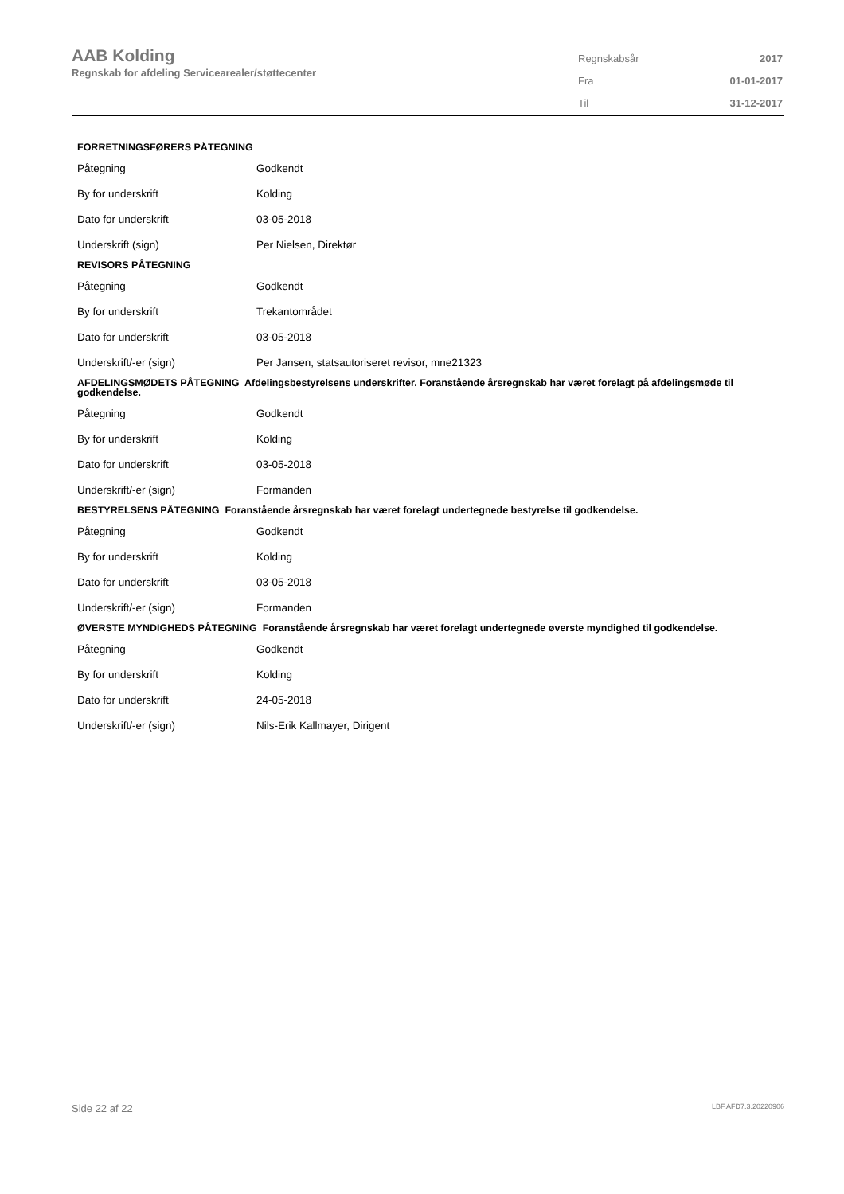AAB Kolding
Regnskab for afdeling Servicearealer/støttecenter
| Regnskabsår | 2017 |
| Fra | 01-01-2017 |
| Til | 31-12-2017 |
FORRETNINGSFØRERS PÅTEGNING
| Påtegning | Godkendt |
| By for underskrift | Kolding |
| Dato for underskrift | 03-05-2018 |
| Underskrift (sign) | Per Nielsen, Direktør |
REVISORS PÅTEGNING
| Påtegning | Godkendt |
| By for underskrift | Trekantområdet |
| Dato for underskrift | 03-05-2018 |
| Underskrift/-er (sign) | Per Jansen, statsautoriseret revisor, mne21323 |
AFDELINGSMØDETS PÅTEGNING Afdelingsbestyrelsens underskrifter. Foranstående årsregnskab har været forelagt på afdelingsmøde til godkendelse.
| Påtegning | Godkendt |
| By for underskrift | Kolding |
| Dato for underskrift | 03-05-2018 |
| Underskrift/-er (sign) | Formanden |
BESTYRELSENS PÅTEGNING Foranstående årsregnskab har været forelagt undertegnede bestyrelse til godkendelse.
| Påtegning | Godkendt |
| By for underskrift | Kolding |
| Dato for underskrift | 03-05-2018 |
| Underskrift/-er (sign) | Formanden |
ØVERSTE MYNDIGHEDS PÅTEGNING Foranstående årsregnskab har været forelagt undertegnede øverste myndighed til godkendelse.
| Påtegning | Godkendt |
| By for underskrift | Kolding |
| Dato for underskrift | 24-05-2018 |
| Underskrift/-er (sign) | Nils-Erik Kallmayer, Dirigent |
Side 22 af 22 LBF.AFD7.3.20220906